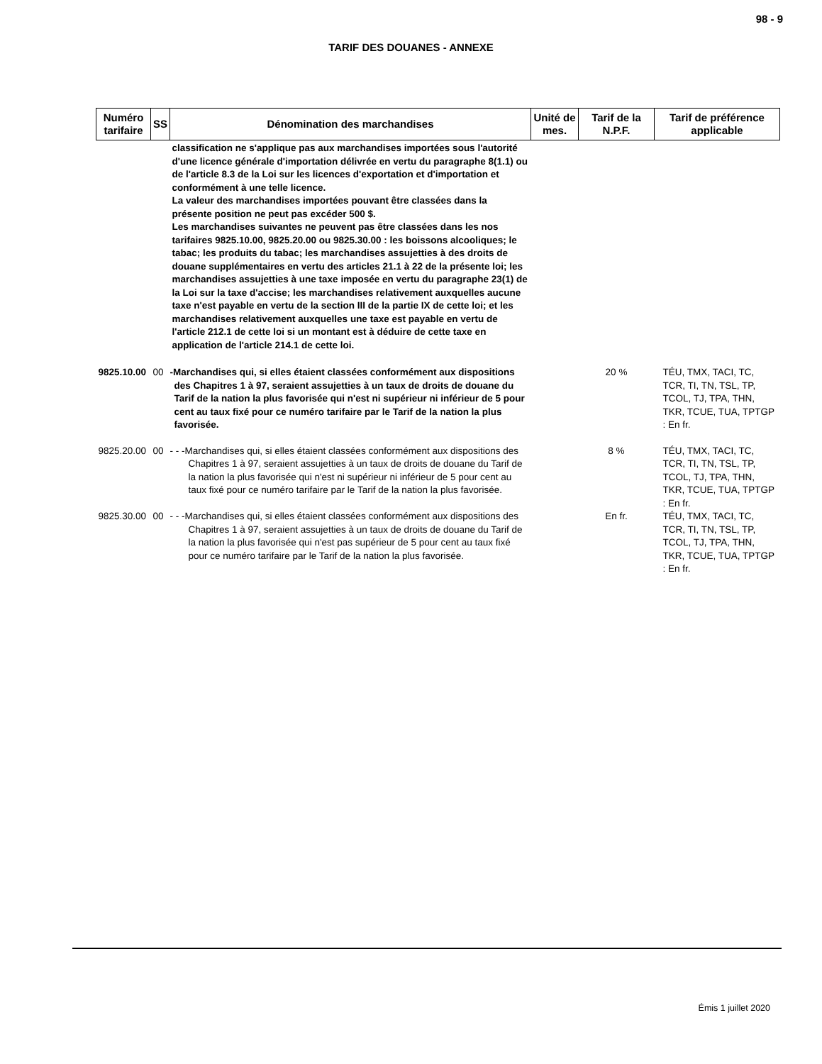98 - 9
TARIF DES DOUANES - ANNEXE
| Numéro tarifaire | SS | Dénomination des marchandises | Unité de mes. | Tarif de la N.P.F. | Tarif de préférence applicable |
| --- | --- | --- | --- | --- | --- |
| | | classification ne s'applique pas aux marchandises importées sous l'autorité d'une licence générale d'importation délivrée en vertu du paragraphe 8(1.1) ou de l'article 8.3 de la Loi sur les licences d'exportation et d'importation et conformément à une telle licence. La valeur des marchandises importées pouvant être classées dans la présente position ne peut pas excéder 500 $. Les marchandises suivantes ne peuvent pas être classées dans les nos tarifaires 9825.10.00, 9825.20.00 ou 9825.30.00 : les boissons alcooliques; le tabac; les produits du tabac; les marchandises assujetties à des droits de douane supplémentaires en vertu des articles 21.1 à 22 de la présente loi; les marchandises assujetties à une taxe imposée en vertu du paragraphe 23(1) de la Loi sur la taxe d'accise; les marchandises relativement auxquelles aucune taxe n'est payable en vertu de la section III de la partie IX de cette loi; et les marchandises relativement auxquelles une taxe est payable en vertu de l'article 212.1 de cette loi si un montant est à déduire de cette taxe en application de l'article 214.1 de cette loi. | | | |
| 9825.10.00 | 00 | -Marchandises qui, si elles étaient classées conformément aux dispositions des Chapitres 1 à 97, seraient assujetties à un taux de droits de douane du Tarif de la nation la plus favorisée qui n'est ni supérieur ni inférieur de 5 pour cent au taux fixé pour ce numéro tarifaire par le Tarif de la nation la plus favorisée. | | 20 % | TÉU, TMX, TACI, TC, TCR, TI, TN, TSL, TP, TCOL, TJ, TPA, THN, TKR, TCUE, TUA, TPTGP : En fr. |
| 9825.20.00 | 00 | - - -Marchandises qui, si elles étaient classées conformément aux dispositions des Chapitres 1 à 97, seraient assujetties à un taux de droits de douane du Tarif de la nation la plus favorisée qui n'est ni supérieur ni inférieur de 5 pour cent au taux fixé pour ce numéro tarifaire par le Tarif de la nation la plus favorisée. | | 8 % | TÉU, TMX, TACI, TC, TCR, TI, TN, TSL, TP, TCOL, TJ, TPA, THN, TKR, TCUE, TUA, TPTGP : En fr. |
| 9825.30.00 | 00 | - - -Marchandises qui, si elles étaient classées conformément aux dispositions des Chapitres 1 à 97, seraient assujetties à un taux de droits de douane du Tarif de la nation la plus favorisée qui n'est pas supérieur de 5 pour cent au taux fixé pour ce numéro tarifaire par le Tarif de la nation la plus favorisée. | | En fr. | TÉU, TMX, TACI, TC, TCR, TI, TN, TSL, TP, TCOL, TJ, TPA, THN, TKR, TCUE, TUA, TPTGP : En fr. |
Émis 1 juillet 2020